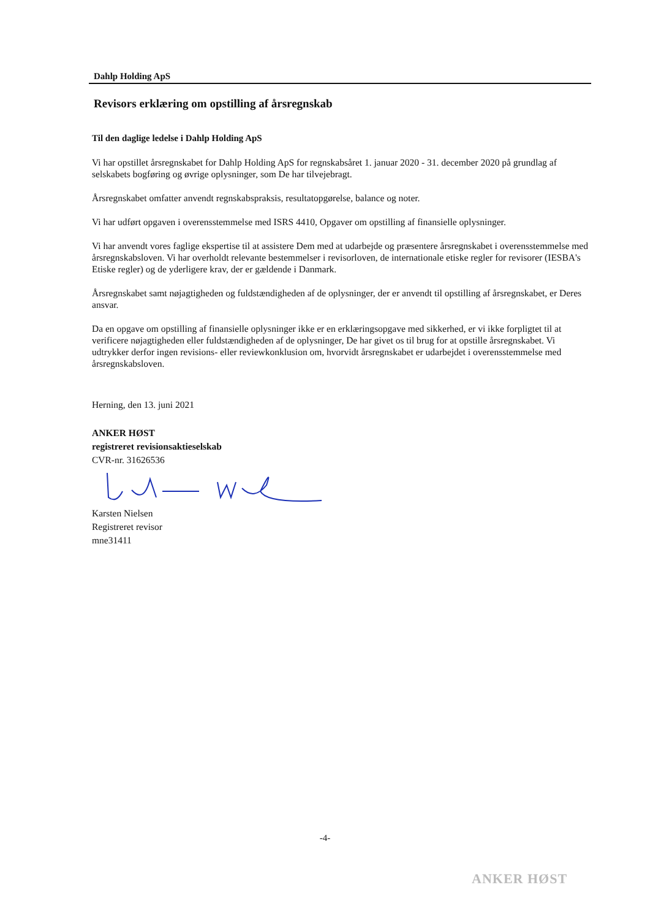Dahlp Holding ApS
Revisors erklæring om opstilling af årsregnskab
Til den daglige ledelse i Dahlp Holding ApS
Vi har opstillet årsregnskabet for Dahlp Holding ApS for regnskabsåret 1. januar 2020 - 31. december 2020 på grundlag af selskabets bogføring og øvrige oplysninger, som De har tilvejebragt.
Årsregnskabet omfatter anvendt regnskabspraksis, resultatopgørelse, balance og noter.
Vi har udført opgaven i overensstemmelse med ISRS 4410, Opgaver om opstilling af finansielle oplysninger.
Vi har anvendt vores faglige ekspertise til at assistere Dem med at udarbejde og præsentere årsregnskabet i overensstemmelse med årsregnskabsloven. Vi har overholdt relevante bestemmelser i revisorloven, de internationale etiske regler for revisorer (IESBA's Etiske regler) og de yderligere krav, der er gældende i Danmark.
Årsregnskabet samt nøjagtigheden og fuldstændigheden af de oplysninger, der er anvendt til opstilling af årsregnskabet, er Deres ansvar.
Da en opgave om opstilling af finansielle oplysninger ikke er en erklæringsopgave med sikkerhed, er vi ikke forpligtet til at verificere nøjagtigheden eller fuldstændigheden af de oplysninger, De har givet os til brug for at opstille årsregnskabet. Vi udtrykker derfor ingen revisions- eller reviewkonklusion om, hvorvidt årsregnskabet er udarbejdet i overensstemmelse med årsregnskabsloven.
Herning, den 13. juni 2021
ANKER HØST
registreret revisionsaktieselskab
CVR-nr. 31626536
Karsten Nielsen
Registreret revisor
mne31411
-4-
ANKER HØST